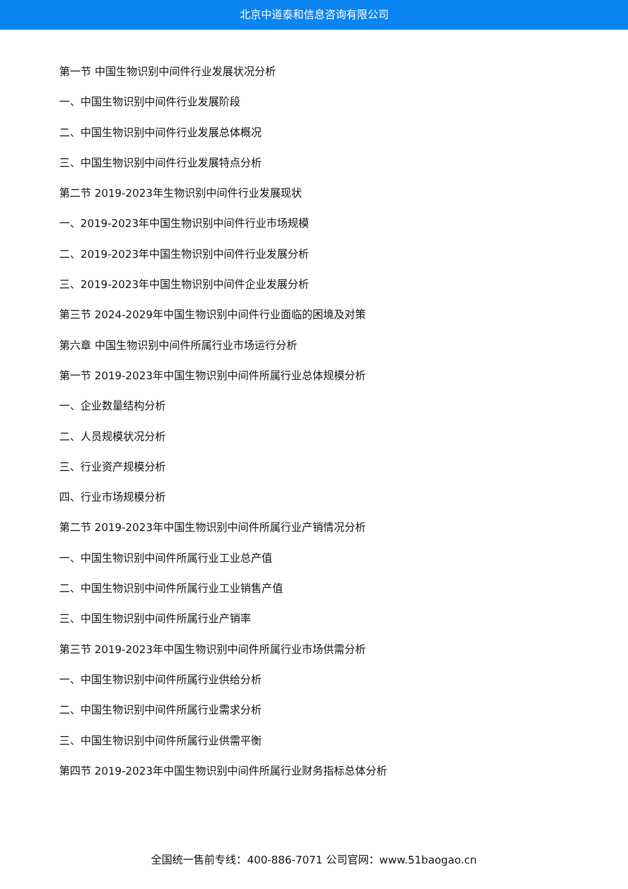北京中道泰和信息咨询有限公司
第一节 中国生物识别中间件行业发展状况分析
一、中国生物识别中间件行业发展阶段
二、中国生物识别中间件行业发展总体概况
三、中国生物识别中间件行业发展特点分析
第二节 2019-2023年生物识别中间件行业发展现状
一、2019-2023年中国生物识别中间件行业市场规模
二、2019-2023年中国生物识别中间件行业发展分析
三、2019-2023年中国生物识别中间件企业发展分析
第三节 2024-2029年中国生物识别中间件行业面临的困境及对策
第六章 中国生物识别中间件所属行业市场运行分析
第一节 2019-2023年中国生物识别中间件所属行业总体规模分析
一、企业数量结构分析
二、人员规模状况分析
三、行业资产规模分析
四、行业市场规模分析
第二节 2019-2023年中国生物识别中间件所属行业产销情况分析
一、中国生物识别中间件所属行业工业总产值
二、中国生物识别中间件所属行业工业销售产值
三、中国生物识别中间件所属行业产销率
第三节 2019-2023年中国生物识别中间件所属行业市场供需分析
一、中国生物识别中间件所属行业供给分析
二、中国生物识别中间件所属行业需求分析
三、中国生物识别中间件所属行业供需平衡
第四节 2019-2023年中国生物识别中间件所属行业财务指标总体分析
全国统一售前专线：400-886-7071 公司官网：www.51baogao.cn